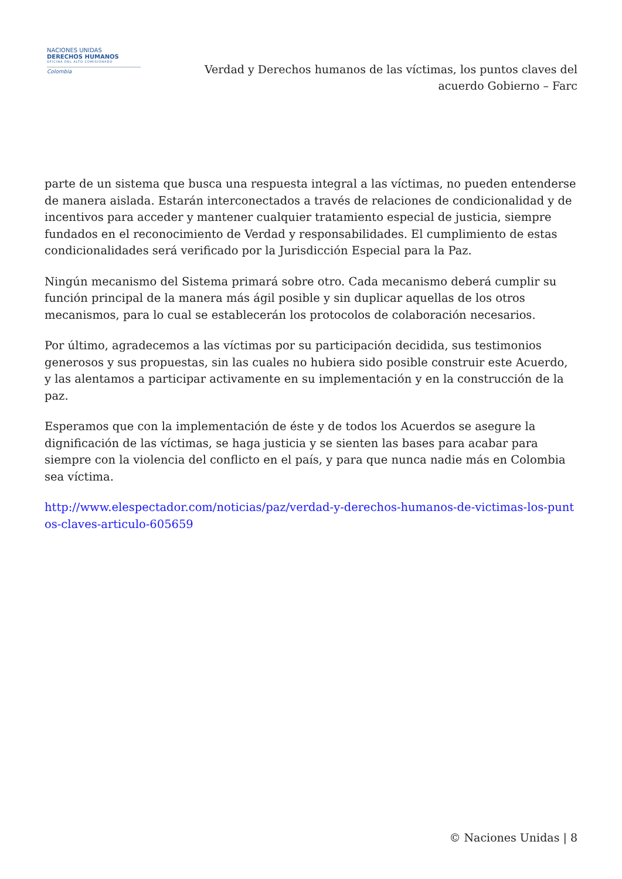NACIONES UNIDAS
DERECHOS HUMANOS
OFICINA DEL ALTO COMISIONADO
Colombia
Verdad y Derechos humanos de las víctimas, los puntos claves del acuerdo Gobierno – Farc
parte de un sistema que busca una respuesta integral a las víctimas, no pueden entenderse de manera aislada. Estarán interconectados a través de relaciones de condicionalidad y de incentivos para acceder y mantener cualquier tratamiento especial de justicia, siempre fundados en el reconocimiento de Verdad y responsabilidades. El cumplimiento de estas condicionalidades será verificado por la Jurisdicción Especial para la Paz.
Ningún mecanismo del Sistema primará sobre otro. Cada mecanismo deberá cumplir su función principal de la manera más ágil posible y sin duplicar aquellas de los otros mecanismos, para lo cual se establecerán los protocolos de colaboración necesarios.
Por último, agradecemos a las víctimas por su participación decidida, sus testimonios generosos y sus propuestas, sin las cuales no hubiera sido posible construir este Acuerdo, y las alentamos a participar activamente en su implementación y en la construcción de la paz.
Esperamos que con la implementación de éste y de todos los Acuerdos se asegure la dignificación de las víctimas, se haga justicia y se sienten las bases para acabar para siempre con la violencia del conflicto en el país, y para que nunca nadie más en Colombia sea víctima.
http://www.elespectador.com/noticias/paz/verdad-y-derechos-humanos-de-victimas-los-puntos-claves-articulo-605659
© Naciones Unidas | 8